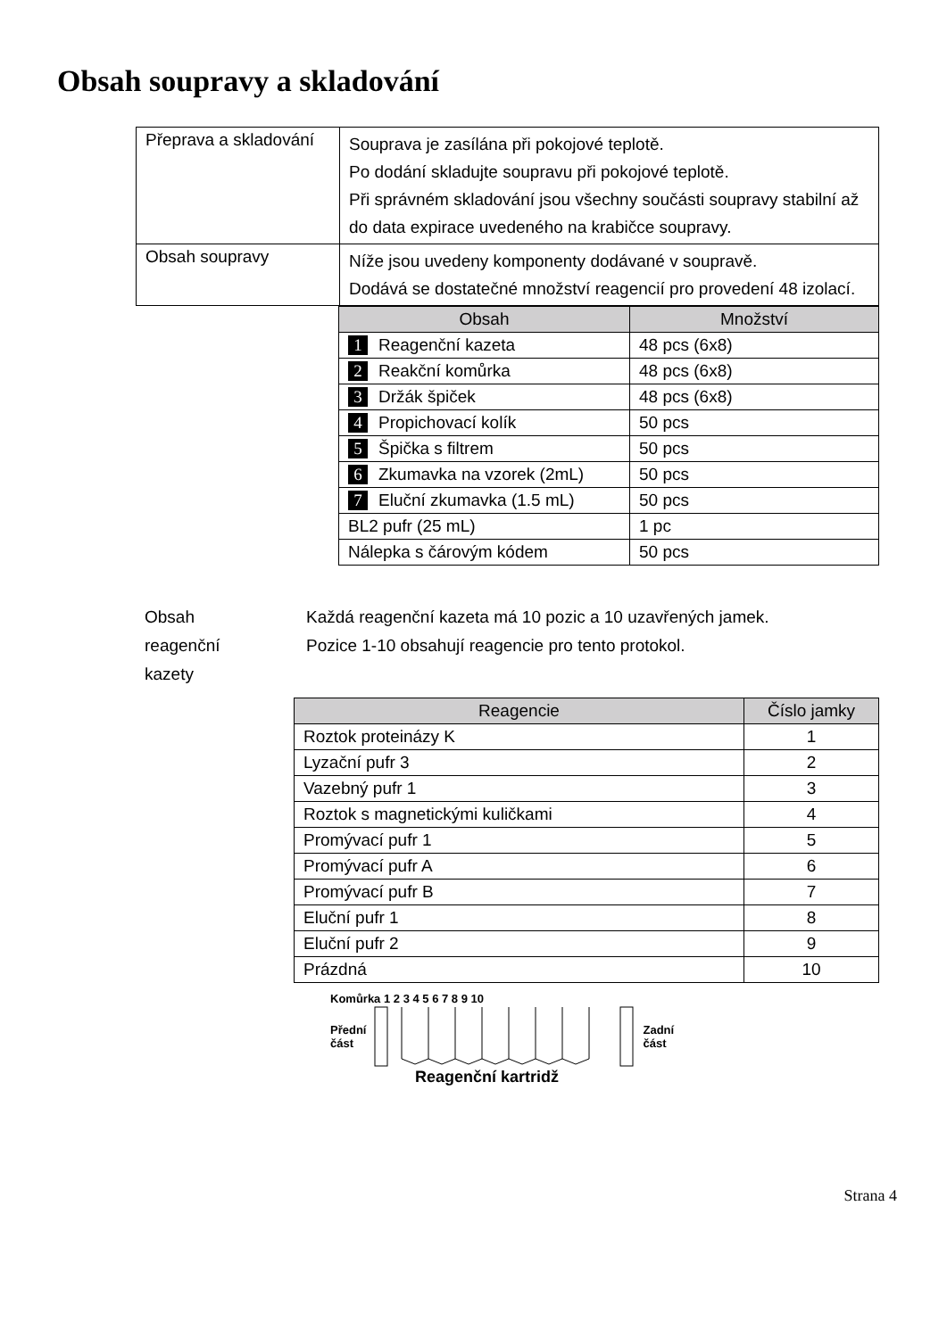Obsah soupravy a skladování
| Přeprava a skladování | Souprava je zasílána při pokojové teplotě. Po dodání skladujte soupravu při pokojové teplotě. Při správném skladování jsou všechny součásti soupravy stabilní až do data expirace uvedeného na krabičce soupravy. |
| Obsah soupravy | Níže jsou uvedeny komponenty dodávané v soupravě. Dodává se dostatečné množství reagencií pro provedení 48 izolací. |
| Obsah | Množství |
| --- | --- |
| 1 Reagenční kazeta | 48 pcs (6x8) |
| 2 Reakční komůrka | 48 pcs (6x8) |
| 3 Držák špiček | 48 pcs (6x8) |
| 4 Propichovací kolík | 50 pcs |
| 5 Špička s filtrem | 50 pcs |
| 6 Zkumavka na vzorek (2mL) | 50 pcs |
| 7 Eluční zkumavka (1.5 mL) | 50 pcs |
| BL2 pufr (25 mL) | 1 pc |
| Nálepka s čárovým kódem | 50 pcs |
Obsah
reagenční
kazety
Každá reagenční kazeta má 10 pozic a 10 uzavřených jamek.
Pozice 1-10 obsahují reagencie pro tento protokol.
| Reagencie | Číslo jamky |
| --- | --- |
| Roztok proteinázy K | 1 |
| Lyzační pufr 3 | 2 |
| Vazebný pufr 1 | 3 |
| Roztok s magnetickými kuličkami | 4 |
| Promývací pufr 1 | 5 |
| Promývací pufr A | 6 |
| Promývací pufr B | 7 |
| Eluční pufr 1 | 8 |
| Eluční pufr 2 | 9 |
| Prázdná | 10 |
Komůrka 1 2 3 4 5 6 7 8 9 10
Přední
část
Zadní
část
Reagenční kartridž
Strana 4